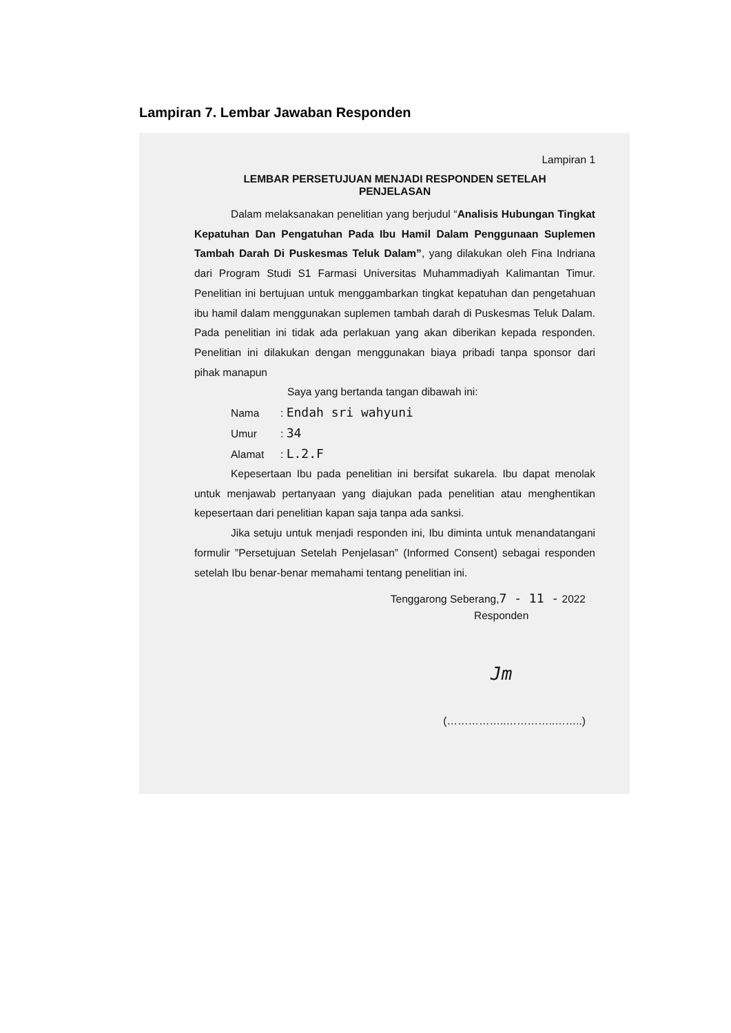Lampiran 7. Lembar Jawaban Responden
Lampiran 1
LEMBAR PERSETUJUAN MENJADI RESPONDEN SETELAH
PENJELASAN
Dalam melaksanakan penelitian yang berjudul “Analisis Hubungan Tingkat Kepatuhan Dan Pengatuhan Pada Ibu Hamil Dalam Penggunaan Suplemen Tambah Darah Di Puskesmas Teluk Dalam”, yang dilakukan oleh Fina Indriana dari Program Studi S1 Farmasi Universitas Muhammadiyah Kalimantan Timur. Penelitian ini bertujuan untuk menggambarkan tingkat kepatuhan dan pengetahuan ibu hamil dalam menggunakan suplemen tambah darah di Puskesmas Teluk Dalam. Pada penelitian ini tidak ada perlakuan yang akan diberikan kepada responden. Penelitian ini dilakukan dengan menggunakan biaya pribadi tanpa sponsor dari pihak manapun
Saya yang bertanda tangan dibawah ini:
Nama: Endah sri wahyuni
Umur: 34
Alamat: L.2.F
Kepesertaan Ibu pada penelitian ini bersifat sukarela. Ibu dapat menolak untuk menjawab pertanyaan yang diajukan pada penelitian atau menghentikan kepesertaan dari penelitian kapan saja tanpa ada sanksi.
Jika setuju untuk menjadi responden ini, Ibu diminta untuk menandatangani formulir ”Persetujuan Setelah Penjelasan” (Informed Consent) sebagai responden setelah Ibu benar-benar memahami tentang penelitian ini.
Tenggarong Seberang,7 - 11 - 2022
Responden
Jm
(……………..…………..……..)